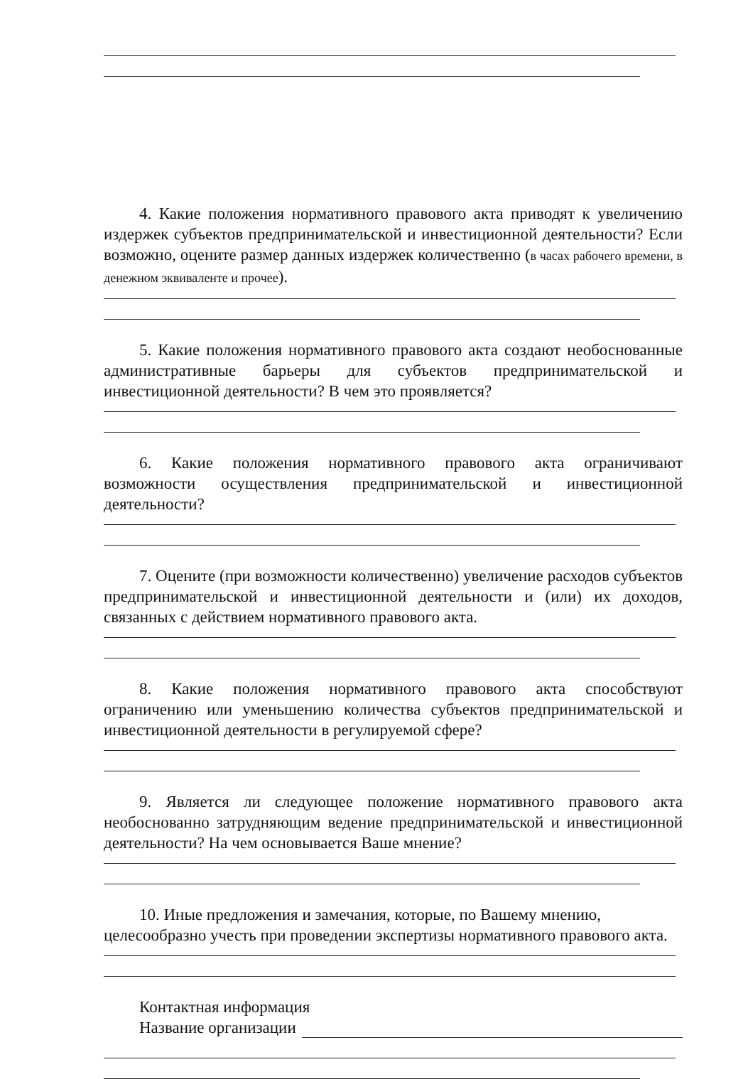4. Какие положения нормативного правового акта приводят к увеличению издержек субъектов предпринимательской и инвестиционной деятельности? Если возможно, оцените размер данных издержек количественно (в часах рабочего времени, в денежном эквиваленте и прочее).
5. Какие положения нормативного правового акта создают необоснованные административные барьеры для субъектов предпринимательской и инвестиционной деятельности? В чем это проявляется?
6. Какие положения нормативного правового акта ограничивают возможности осуществления предпринимательской и инвестиционной деятельности?
7. Оцените (при возможности количественно) увеличение расходов субъектов предпринимательской и инвестиционной деятельности и (или) их доходов, связанных с действием нормативного правового акта.
8. Какие положения нормативного правового акта способствуют ограничению или уменьшению количества субъектов предпринимательской и инвестиционной деятельности в регулируемой сфере?
9. Является ли следующее положение нормативного правового акта необоснованно затрудняющим ведение предпринимательской и инвестиционной деятельности? На чем основывается Ваше мнение?
10. Иные предложения и замечания, которые, по Вашему мнению, целесообразно учесть при проведении экспертизы нормативного правового акта.
Контактная информация
Название организации